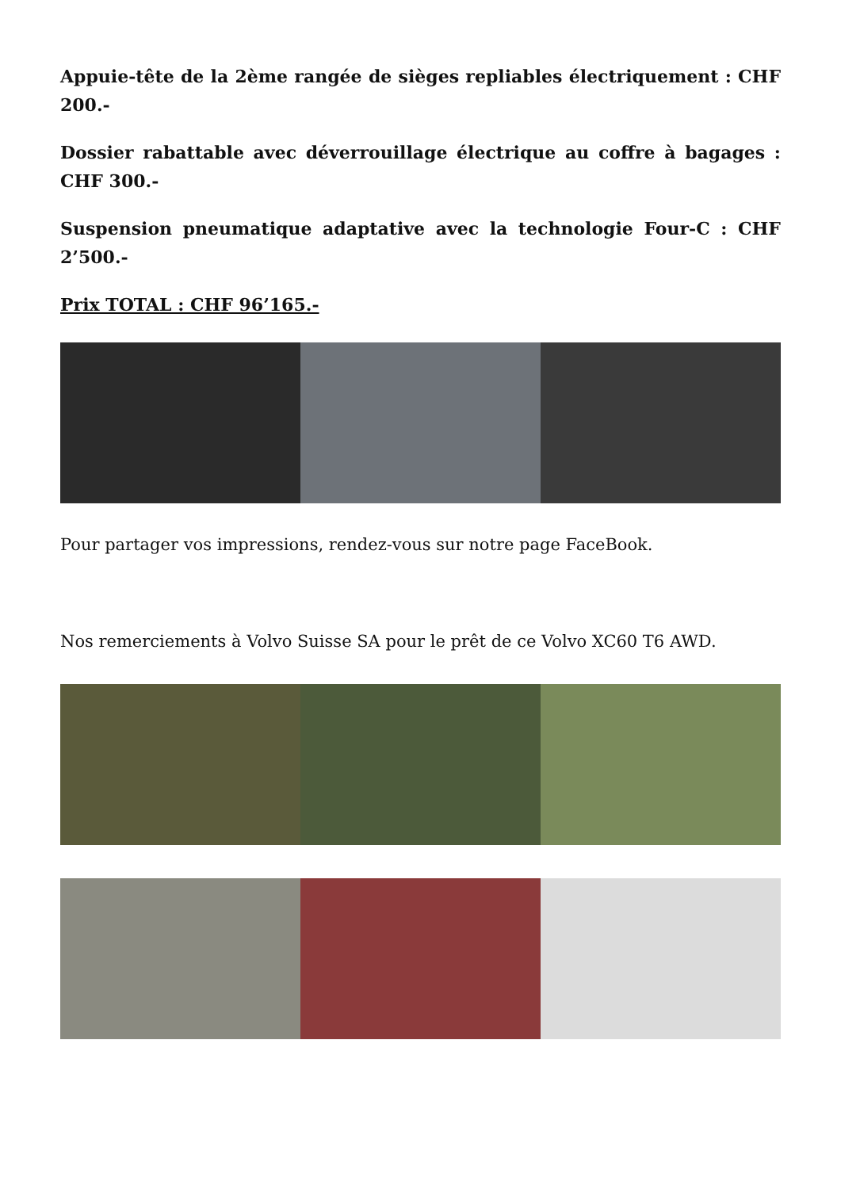Appuie-tête de la 2ème rangée de sièges repliables électriquement : CHF 200.-
Dossier rabattable avec déverrouillage électrique au coffre à bagages : CHF 300.-
Suspension pneumatique adaptative avec la technologie Four-C : CHF 2’500.-
Prix TOTAL : CHF 96’165.-
Pour partager vos impressions, rendez-vous sur notre page FaceBook.
Nos remerciements à Volvo Suisse SA pour le prêt de ce Volvo XC60 T6 AWD.